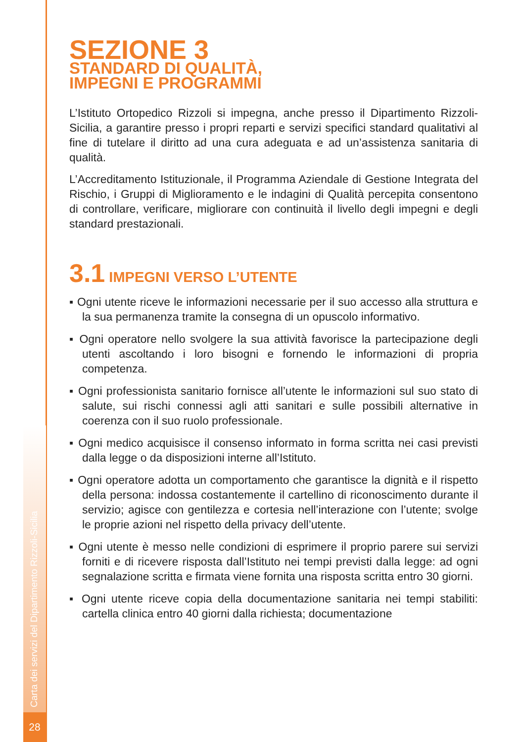Carta dei servizi del Dipartimento Rizzoli-Sicilia
28
SEZIONE 3
STANDARD DI QUALITÀ,
IMPEGNI E PROGRAMMI
L’Istituto Ortopedico Rizzoli si impegna, anche presso il Dipartimento Rizzoli-Sicilia, a garantire presso i propri reparti e servizi specifici standard qualitativi al fine di tutelare il diritto ad una cura adeguata e ad un’assistenza sanitaria di qualità.
L’Accreditamento Istituzionale, il Programma Aziendale di Gestione Integrata del Rischio, i Gruppi di Miglioramento e le indagini di Qualità percepita consentono di controllare, verificare, migliorare con continuità il livello degli impegni e degli standard prestazionali.
3.1 IMPEGNI VERSO L’UTENTE
▪ Ogni utente riceve le informazioni necessarie per il suo accesso alla struttura e la sua permanenza tramite la consegna di un opuscolo informativo.
▪ Ogni operatore nello svolgere la sua attività favorisce la partecipazione degli utenti ascoltando i loro bisogni e fornendo le informazioni di propria competenza.
▪ Ogni professionista sanitario fornisce all’utente le informazioni sul suo stato di salute, sui rischi connessi agli atti sanitari e sulle possibili alternative in coerenza con il suo ruolo professionale.
▪ Ogni medico acquisisce il consenso informato in forma scritta nei casi previsti dalla legge o da disposizioni interne all’Istituto.
▪ Ogni operatore adotta un comportamento che garantisce la dignità e il rispetto della persona: indossa costantemente il cartellino di riconoscimento durante il servizio; agisce con gentilezza e cortesia nell’interazione con l’utente; svolge le proprie azioni nel rispetto della privacy dell’utente.
▪ Ogni utente è messo nelle condizioni di esprimere il proprio parere sui servizi forniti e di ricevere risposta dall’Istituto nei tempi previsti dalla legge: ad ogni segnalazione scritta e firmata viene fornita una risposta scritta entro 30 giorni.
▪ Ogni utente riceve copia della documentazione sanitaria nei tempi stabiliti: cartella clinica entro 40 giorni dalla richiesta; documentazione